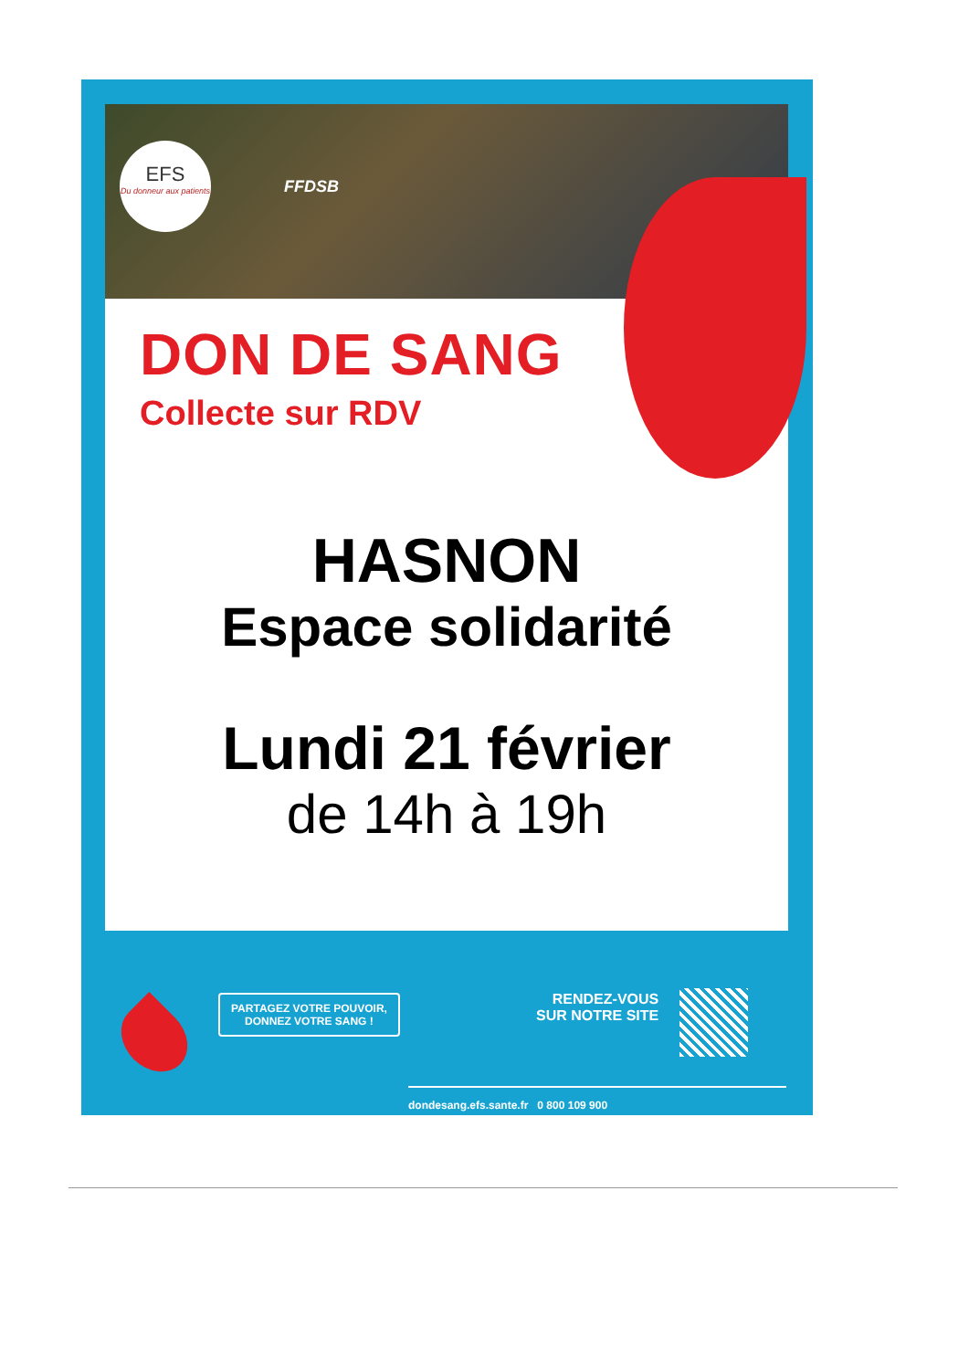EFS
Du donneur aux patients
FFDSB
DON DE SANG
Collecte sur RDV
HASNON
Espace solidarité
Lundi 21 février
de 14h à 19h
PARTAGEZ VOTRE POUVOIR,
DONNEZ VOTRE SANG !
RENDEZ-VOUS
SUR NOTRE SITE
dondesang.efs.sante.fr 0 800 109 900